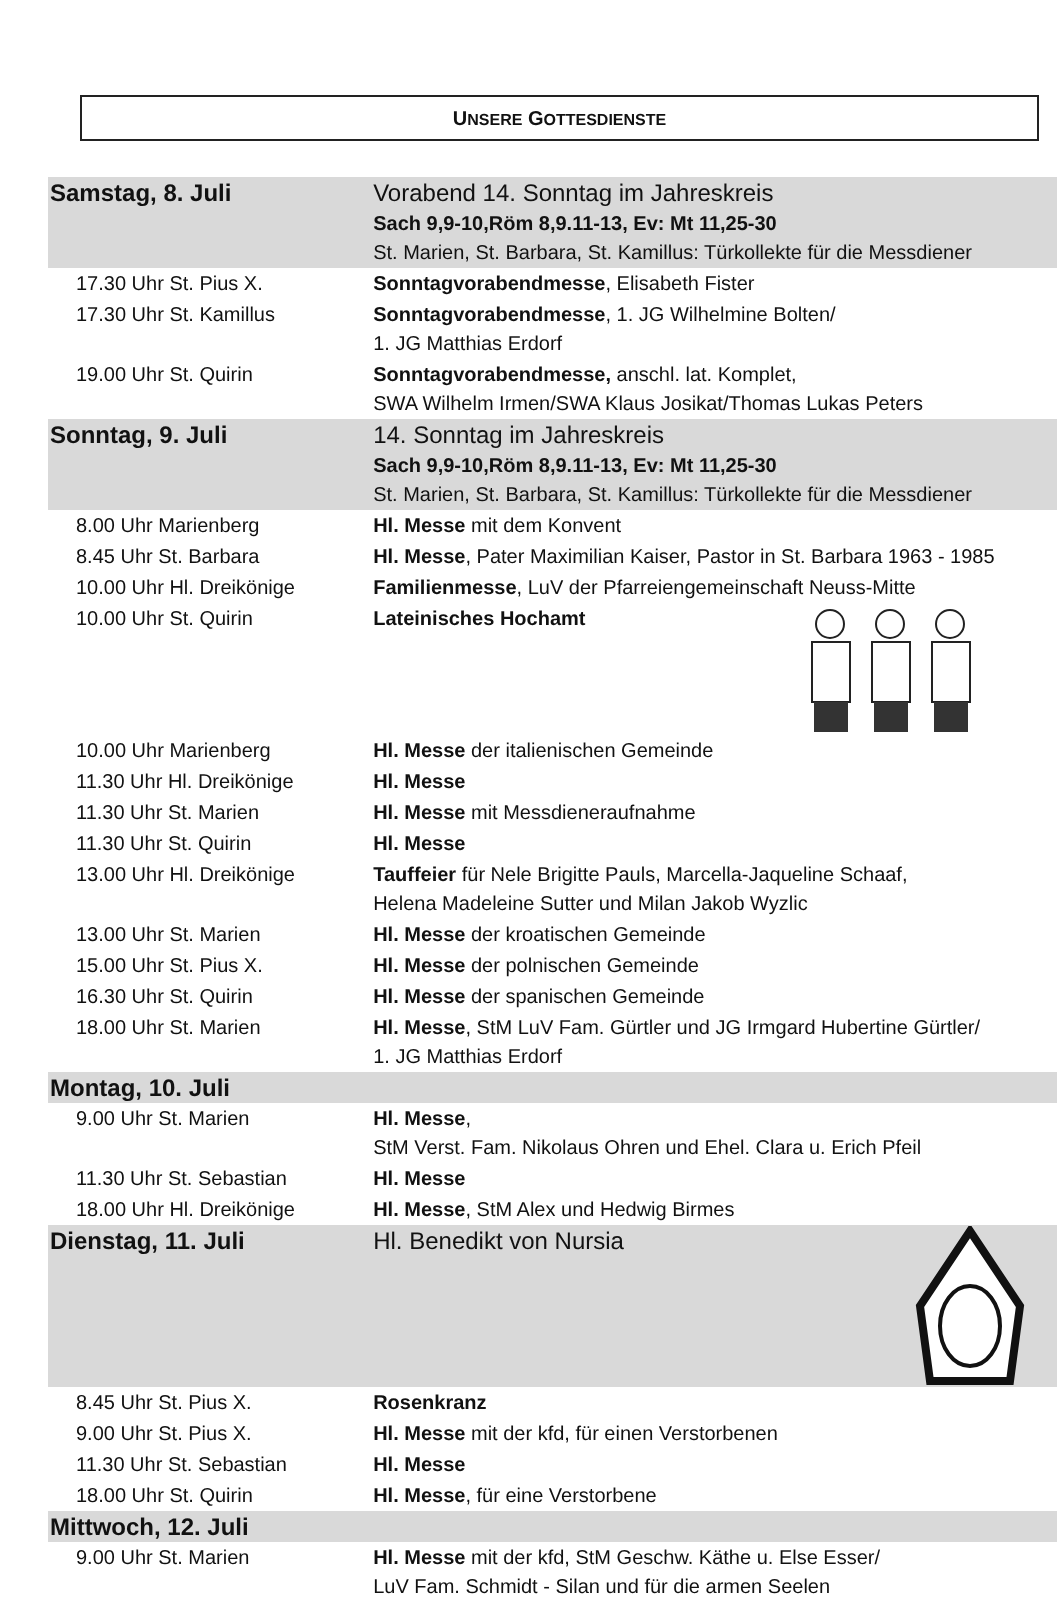UNSERE GOTTESDIENSTE
| Samstag, 8. Juli | Vorabend 14. Sonntag im Jahreskreis Sach 9,9-10,Röm 8,9.11-13, Ev: Mt 11,25-30 St. Marien, St. Barbara, St. Kamillus: Türkollekte für die Messdiener |
| 17.30 Uhr St. Pius X. | Sonntagvorabendmesse , Elisabeth Fister |
| 17.30 Uhr St. Kamillus | Sonntagvorabendmesse , 1. JG Wilhelmine Bolten/ 1. JG Matthias Erdorf |
| 19.00 Uhr St. Quirin | Sonntagvorabendmesse, anschl. lat. Komplet, SWA Wilhelm Irmen/SWA Klaus Josikat/Thomas Lukas Peters |
| Sonntag, 9. Juli | 14. Sonntag im Jahreskreis Sach 9,9-10,Röm 8,9.11-13, Ev: Mt 11,25-30 St. Marien, St. Barbara, St. Kamillus: Türkollekte für die Messdiener |
| 8.00 Uhr Marienberg | Hl. Messe mit dem Konvent |
| 8.45 Uhr St. Barbara | Hl. Messe , Pater Maximilian Kaiser, Pastor in St. Barbara 1963 - 1985 |
| 10.00 Uhr Hl. Dreikönige | Familienmesse , LuV der Pfarreiengemeinschaft Neuss-Mitte |
| 10.00 Uhr St. Quirin | Lateinisches Hochamt |
| 10.00 Uhr Marienberg | Hl. Messe der italienischen Gemeinde |
| 11.30 Uhr Hl. Dreikönige | Hl. Messe |
| 11.30 Uhr St. Marien | Hl. Messe mit Messdieneraufnahme |
| 11.30 Uhr St. Quirin | Hl. Messe |
| 13.00 Uhr Hl. Dreikönige | Tauffeier für Nele Brigitte Pauls, Marcella-Jaqueline Schaaf, Helena Madeleine Sutter und Milan Jakob Wyzlic |
| 13.00 Uhr St. Marien | Hl. Messe der kroatischen Gemeinde |
| 15.00 Uhr St. Pius X. | Hl. Messe der polnischen Gemeinde |
| 16.30 Uhr St. Quirin | Hl. Messe der spanischen Gemeinde |
| 18.00 Uhr St. Marien | Hl. Messe , StM LuV Fam. Gürtler und JG Irmgard Hubertine Gürtler/ 1. JG Matthias Erdorf |
| Montag, 10. Juli | |
| 9.00 Uhr St. Marien | Hl. Messe , StM Verst. Fam. Nikolaus Ohren und Ehel. Clara u. Erich Pfeil |
| 11.30 Uhr St. Sebastian | Hl. Messe |
| 18.00 Uhr Hl. Dreikönige | Hl. Messe , StM Alex und Hedwig Birmes |
| Dienstag, 11. Juli | Hl. Benedikt von Nursia |
| 8.45 Uhr St. Pius X. | Rosenkranz |
| 9.00 Uhr St. Pius X. | Hl. Messe mit der kfd, für einen Verstorbenen |
| 11.30 Uhr St. Sebastian | Hl. Messe |
| 18.00 Uhr St. Quirin | Hl. Messe , für eine Verstorbene |
| Mittwoch, 12. Juli | |
| 9.00 Uhr St. Marien | Hl. Messe mit der kfd, StM Geschw. Käthe u. Else Esser/ LuV Fam. Schmidt - Silan und für die armen Seelen |